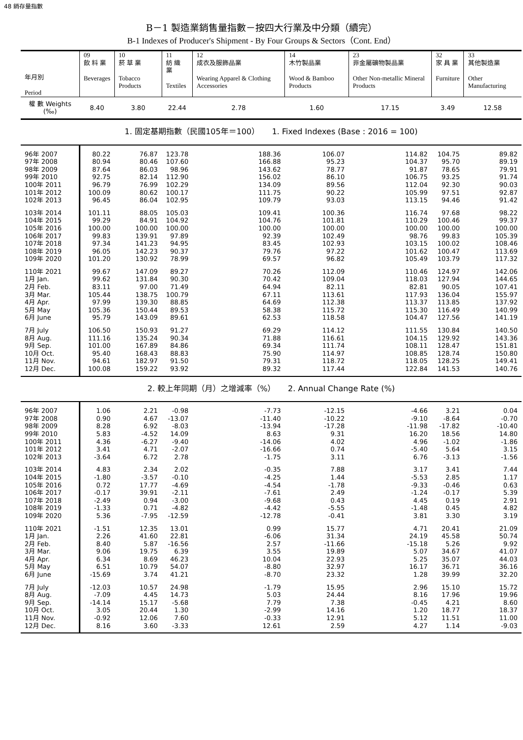48 銷存量指數
B－1 製造業銷售量指數－按四大行業及中分類（續完）
B-1 Indexes of Producer's Shipment - By Four Groups & Sectors（Cont. End）
| 年月別 Period | 09 飲 料 業 Beverages | 10 菸 草 業 Tobacco Products | 11 紡 織 業 Textiles | 12 成衣及服飾品業 Wearing Apparel & Clothing Accessories | 14 木竹製品業 Wood & Bamboo Products | 23 非金屬礦物製品業 Other Non-metallic Mineral Products | 32 家 具 業 Furniture | 33 其他製造業 Other Manufacturing |
| --- | --- | --- | --- | --- | --- | --- | --- | --- |
| 權 數 Weights (‰) | 8.40 | 3.80 | 22.44 | 2.78 | 1.60 | 17.15 | 3.49 | 12.58 |
| 1. 固定基期指數（民國105年＝100） 1. Fixed Indexes (Base : 2016 = 100) | | | | | | | | |
| 96年 2007 | 80.22 | 76.87 | 123.78 | 188.36 | 106.07 | 114.82 | 104.75 | 89.82 |
| 97年 2008 | 80.94 | 80.46 | 107.60 | 166.88 | 95.23 | 104.37 | 95.70 | 89.19 |
| 98年 2009 | 87.64 | 86.03 | 98.96 | 143.62 | 78.77 | 91.87 | 78.65 | 79.91 |
| 99年 2010 | 92.75 | 82.14 | 112.90 | 156.02 | 86.10 | 106.75 | 93.25 | 91.74 |
| 100年 2011 | 96.79 | 76.99 | 102.29 | 134.09 | 89.56 | 112.04 | 92.30 | 90.03 |
| 101年 2012 | 100.09 | 80.62 | 100.17 | 111.75 | 90.22 | 105.99 | 97.51 | 92.87 |
| 102年 2013 | 96.45 | 86.04 | 102.95 | 109.79 | 93.03 | 113.15 | 94.46 | 91.42 |
| 103年 2014 | 101.11 | 88.05 | 105.03 | 109.41 | 100.36 | 116.74 | 97.68 | 98.22 |
| 104年 2015 | 99.29 | 84.91 | 104.92 | 104.76 | 101.81 | 110.29 | 100.46 | 99.37 |
| 105年 2016 | 100.00 | 100.00 | 100.00 | 100.00 | 100.00 | 100.00 | 100.00 | 100.00 |
| 106年 2017 | 99.83 | 139.91 | 97.89 | 92.39 | 102.49 | 98.76 | 99.83 | 105.39 |
| 107年 2018 | 97.34 | 141.23 | 94.95 | 83.45 | 102.93 | 103.15 | 100.02 | 108.46 |
| 108年 2019 | 96.05 | 142.23 | 90.37 | 79.76 | 97.22 | 101.62 | 100.47 | 113.69 |
| 109年 2020 | 101.20 | 130.92 | 78.99 | 69.57 | 96.82 | 105.49 | 103.79 | 117.32 |
| 110年 2021 | 99.67 | 147.09 | 89.27 | 70.26 | 112.09 | 110.46 | 124.97 | 142.06 |
| 1月 Jan. | 99.62 | 131.84 | 90.30 | 70.42 | 109.04 | 118.03 | 127.94 | 144.65 |
| 2月 Feb. | 83.11 | 97.00 | 71.49 | 64.94 | 82.11 | 82.81 | 90.05 | 107.41 |
| 3月 Mar. | 105.44 | 138.75 | 100.79 | 67.11 | 113.61 | 117.93 | 136.04 | 155.97 |
| 4月 Apr. | 97.99 | 139.30 | 88.85 | 64.69 | 112.38 | 113.37 | 113.85 | 137.92 |
| 5月 May | 105.36 | 150.44 | 89.53 | 58.38 | 115.72 | 115.30 | 116.49 | 140.99 |
| 6月 June | 95.79 | 143.09 | 89.61 | 62.53 | 118.58 | 104.47 | 127.56 | 141.19 |
| 7月 July | 106.50 | 150.93 | 91.27 | 69.29 | 114.12 | 111.55 | 130.84 | 140.50 |
| 8月 Aug. | 111.16 | 135.24 | 90.34 | 71.88 | 116.61 | 104.15 | 129.92 | 143.36 |
| 9月 Sep. | 101.00 | 167.89 | 84.86 | 69.34 | 111.74 | 108.11 | 128.47 | 151.81 |
| 10月 Oct. | 95.40 | 168.43 | 88.83 | 75.90 | 114.97 | 108.85 | 128.74 | 150.80 |
| 11月 Nov. | 94.61 | 182.97 | 91.50 | 79.31 | 118.72 | 118.05 | 128.25 | 149.41 |
| 12月 Dec. | 100.08 | 159.22 | 93.92 | 89.32 | 117.44 | 122.84 | 141.53 | 140.76 |
| 2. 較上年同期（月）之增減率（%） 2. Annual Change Rate (%) | | | | | | | | |
| 96年 2007 | 1.06 | 2.21 | -0.98 | -7.73 | -12.15 | -4.66 | 3.21 | 0.04 |
| 97年 2008 | 0.90 | 4.67 | -13.07 | -11.40 | -10.22 | -9.10 | -8.64 | -0.70 |
| 98年 2009 | 8.28 | 6.92 | -8.03 | -13.94 | -17.28 | -11.98 | -17.82 | -10.40 |
| 99年 2010 | 5.83 | -4.52 | 14.09 | 8.63 | 9.31 | 16.20 | 18.56 | 14.80 |
| 100年 2011 | 4.36 | -6.27 | -9.40 | -14.06 | 4.02 | 4.96 | -1.02 | -1.86 |
| 101年 2012 | 3.41 | 4.71 | -2.07 | -16.66 | 0.74 | -5.40 | 5.64 | 3.15 |
| 102年 2013 | -3.64 | 6.72 | 2.78 | -1.75 | 3.11 | 6.76 | -3.13 | -1.56 |
| 103年 2014 | 4.83 | 2.34 | 2.02 | -0.35 | 7.88 | 3.17 | 3.41 | 7.44 |
| 104年 2015 | -1.80 | -3.57 | -0.10 | -4.25 | 1.44 | -5.53 | 2.85 | 1.17 |
| 105年 2016 | 0.72 | 17.77 | -4.69 | -4.54 | -1.78 | -9.33 | -0.46 | 0.63 |
| 106年 2017 | -0.17 | 39.91 | -2.11 | -7.61 | 2.49 | -1.24 | -0.17 | 5.39 |
| 107年 2018 | -2.49 | 0.94 | -3.00 | -9.68 | 0.43 | 4.45 | 0.19 | 2.91 |
| 108年 2019 | -1.33 | 0.71 | -4.82 | -4.42 | -5.55 | -1.48 | 0.45 | 4.82 |
| 109年 2020 | 5.36 | -7.95 | -12.59 | -12.78 | -0.41 | 3.81 | 3.30 | 3.19 |
| 110年 2021 | -1.51 | 12.35 | 13.01 | 0.99 | 15.77 | 4.71 | 20.41 | 21.09 |
| 1月 Jan. | 2.26 | 41.60 | 22.81 | -6.06 | 31.34 | 24.19 | 45.58 | 50.74 |
| 2月 Feb. | 8.40 | 5.87 | -16.56 | 2.57 | -11.66 | -15.18 | 5.26 | 9.92 |
| 3月 Mar. | 9.06 | 19.75 | 6.39 | 3.55 | 19.89 | 5.07 | 34.67 | 41.07 |
| 4月 Apr. | 6.34 | 8.69 | 46.23 | 10.04 | 22.93 | 5.25 | 35.07 | 44.03 |
| 5月 May | 6.51 | 10.79 | 54.07 | -8.80 | 32.97 | 16.17 | 36.71 | 36.16 |
| 6月 June | -15.69 | 3.74 | 41.21 | -8.70 | 23.32 | 1.28 | 39.99 | 32.20 |
| 7月 July | -12.03 | 10.57 | 24.98 | -1.79 | 15.95 | 2.96 | 15.10 | 15.72 |
| 8月 Aug. | -7.09 | 4.45 | 14.73 | 5.03 | 24.44 | 8.16 | 17.96 | 19.96 |
| 9月 Sep. | -14.14 | 15.17 | -5.68 | 7.79 | 7.38 | -0.45 | 4.21 | 8.60 |
| 10月 Oct. | 3.05 | 20.44 | 1.30 | -2.99 | 14.16 | 1.20 | 18.77 | 18.37 |
| 11月 Nov. | -0.92 | 12.06 | 7.60 | -0.33 | 12.91 | 5.12 | 11.51 | 11.00 |
| 12月 Dec. | 8.16 | 3.60 | -3.33 | 12.61 | 2.59 | 4.27 | 1.14 | -9.03 |